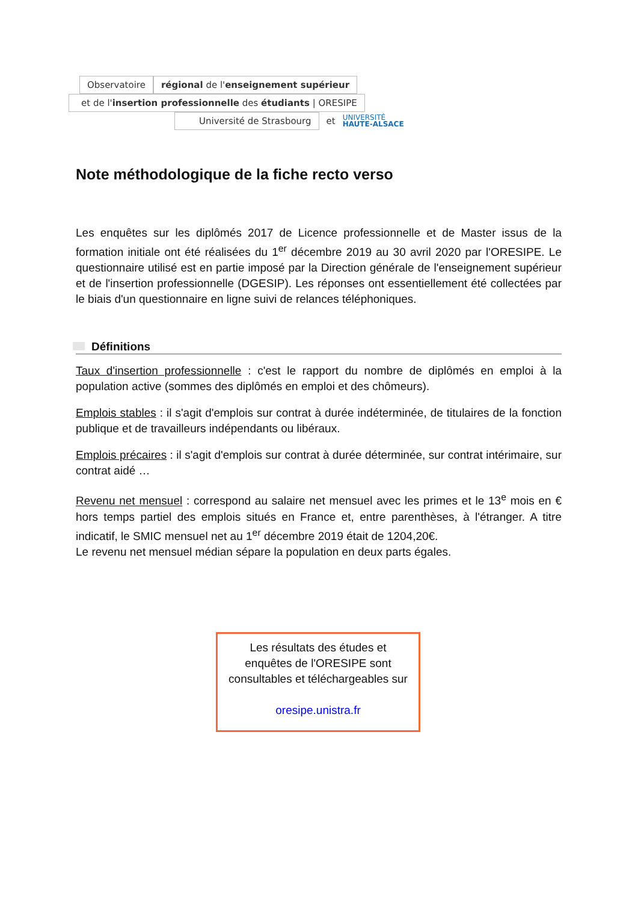Observatoire
régional de l'enseignement supérieur
et de l'insertion professionnelle des étudiants | ORESIPE
Université de Strasbourg
et
UNIVERSITÉ
HAUTE-ALSACE
Note méthodologique de la fiche recto verso
Les enquêtes sur les diplômés 2017 de Licence professionnelle et de Master issus de la formation initiale ont été réalisées du 1<sup>er</sup> décembre 2019 au 30 avril 2020 par l'ORESIPE. Le questionnaire utilisé est en partie imposé par la Direction générale de l'enseignement supérieur et de l'insertion professionnelle (DGESIP). Les réponses ont essentiellement été collectées par le biais d'un questionnaire en ligne suivi de relances téléphoniques.
Définitions
Taux d'insertion professionnelle : c'est le rapport du nombre de diplômés en emploi à la population active (sommes des diplômés en emploi et des chômeurs).
Emplois stables : il s'agit d'emplois sur contrat à durée indéterminée, de titulaires de la fonction publique et de travailleurs indépendants ou libéraux.
Emplois précaires : il s'agit d'emplois sur contrat à durée déterminée, sur contrat intérimaire, sur contrat aidé …
Revenu net mensuel : correspond au salaire net mensuel avec les primes et le 13<sup>e</sup> mois en € hors temps partiel des emplois situés en France et, entre parenthèses, à l'étranger. A titre indicatif, le SMIC mensuel net au 1<sup>er</sup> décembre 2019 était de 1204,20€.
Le revenu net mensuel médian sépare la population en deux parts égales.
Les résultats des études et
enquêtes de l'ORESIPE sont
consultables et téléchargeables sur
oresipe.unistra.fr